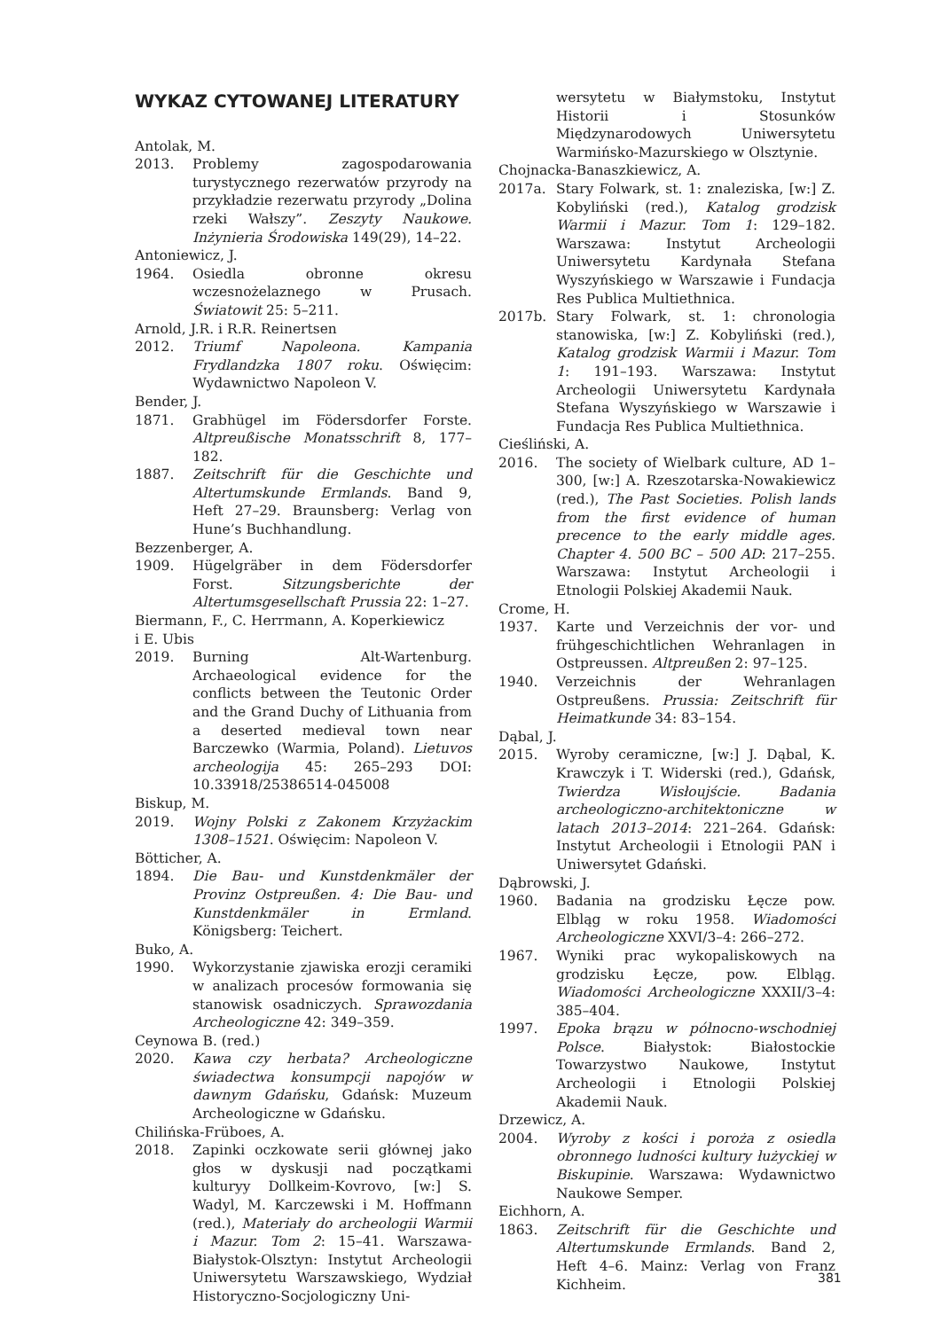WYKAZ CYTOWANEJ LITERATURY
Antolak, M.
2013. Problemy zagospodarowania turystycznego rezerwatów przyrody na przykładzie rezerwatu przyrody „Dolina rzeki Wałszy”. Zeszyty Naukowe. Inżynieria Środowiska 149(29), 14–22.
Antoniewicz, J.
1964. Osiedla obronne okresu wczesnożelaznego w Prusach. Światowit 25: 5–211.
Arnold, J.R. i R.R. Reinertsen
2012. Triumf Napoleona. Kampania Frydlandzka 1807 roku. Oświęcim: Wydawnictwo Napoleon V.
Bender, J.
1871. Grabhügel im Födersdorfer Forste. Altpreußische Monatsschrift 8, 177–182.
1887. Zeitschrift für die Geschichte und Altertumskunde Ermlands. Band 9, Heft 27–29. Braunsberg: Verlag von Hune’s Buchhandlung.
Bezzenberger, A.
1909. Hügelgräber in dem Födersdorfer Forst. Sitzungsberichte der Altertumsgesellschaft Prussia 22: 1–27.
Biermann, F., C. Herrmann, A. Koperkiewicz
i E. Ubis
2019. Burning Alt-Wartenburg. Archaeological evidence for the conflicts between the Teutonic Order and the Grand Duchy of Lithuania from a deserted medieval town near Barczewko (Warmia, Poland). Lietuvos archeologija 45: 265–293 DOI: 10.33918/25386514-045008
Biskup, M.
2019. Wojny Polski z Zakonem Krzyżackim 1308–1521. Oświęcim: Napoleon V.
Bötticher, A.
1894. Die Bau- und Kunstdenkmäler der Provinz Ostpreußen. 4: Die Bau- und Kunstdenkmäler in Ermland. Königsberg: Teichert.
Buko, A.
1990. Wykorzystanie zjawiska erozji ceramiki w analizach procesów formowania się stanowisk osadniczych. Sprawozdania Archeologiczne 42: 349–359.
Ceynowa B. (red.)
2020. Kawa czy herbata? Archeologiczne świadectwa konsumpcji napojów w dawnym Gdańsku, Gdańsk: Muzeum Archeologiczne w Gdańsku.
Chilińska-Früboes, A.
2018. Zapinki oczkowate serii głównej jako głos w dyskusji nad początkami kulturyy Dollkeim-Kovrovo, [w:] S. Wadyl, M. Karczewski i M. Hoffmann (red.), Materiały do archeologii Warmii i Mazur. Tom 2: 15–41. Warszawa-Białystok-Olsztyn: Instytut Archeologii Uniwersytetu Warszawskiego, Wydział Historyczno-Socjologiczny Uni-
wersytetu w Białymstoku, Instytut Historii i Stosunków Międzynarodowych Uniwersytetu Warmińsko-Mazurskiego w Olsztynie.
Chojnacka-Banaszkiewicz, A.
2017a. Stary Folwark, st. 1: znaleziska, [w:] Z. Kobyliński (red.), Katalog grodzisk Warmii i Mazur. Tom 1: 129–182. Warszawa: Instytut Archeologii Uniwersytetu Kardynała Stefana Wyszyńskiego w Warszawie i Fundacja Res Publica Multiethnica.
2017b. Stary Folwark, st. 1: chronologia stanowiska, [w:] Z. Kobyliński (red.), Katalog grodzisk Warmii i Mazur. Tom 1: 191–193. Warszawa: Instytut Archeologii Uniwersytetu Kardynała Stefana Wyszyńskiego w Warszawie i Fundacja Res Publica Multiethnica.
Cieśliński, A.
2016. The society of Wielbark culture, AD 1–300, [w:] A. Rzeszotarska-Nowakiewicz (red.), The Past Societies. Polish lands from the first evidence of human precence to the early middle ages. Chapter 4. 500 BC – 500 AD: 217–255. Warszawa: Instytut Archeologii i Etnologii Polskiej Akademii Nauk.
Crome, H.
1937. Karte und Verzeichnis der vor- und frühgeschichtlichen Wehranlagen in Ostpreussen. Altpreußen 2: 97–125.
1940. Verzeichnis der Wehranlagen Ostpreußens. Prussia: Zeitschrift für Heimatkunde 34: 83–154.
Dąbal, J.
2015. Wyroby ceramiczne, [w:] J. Dąbal, K. Krawczyk i T. Widerski (red.), Gdańsk, Twierdza Wisłoujście. Badania archeologiczno-architektoniczne w latach 2013–2014: 221–264. Gdańsk: Instytut Archeologii i Etnologii PAN i Uniwersytet Gdański.
Dąbrowski, J.
1960. Badania na grodzisku Łęcze pow. Elbląg w roku 1958. Wiadomości Archeologiczne XXVI/3–4: 266–272.
1967. Wyniki prac wykopaliskowych na grodzisku Łęcze, pow. Elbląg. Wiadomości Archeologiczne XXXII/3–4: 385–404.
1997. Epoka brązu w północno-wschodniej Polsce. Białystok: Białostockie Towarzystwo Naukowe, Instytut Archeologii i Etnologii Polskiej Akademii Nauk.
Drzewicz, A.
2004. Wyroby z kości i poroża z osiedla obronnego ludności kultury łużyckiej w Biskupinie. Warszawa: Wydawnictwo Naukowe Semper.
Eichhorn, A.
1863. Zeitschrift für die Geschichte und Altertumskunde Ermlands. Band 2, Heft 4–6. Mainz: Verlag von Franz Kichheim.
381